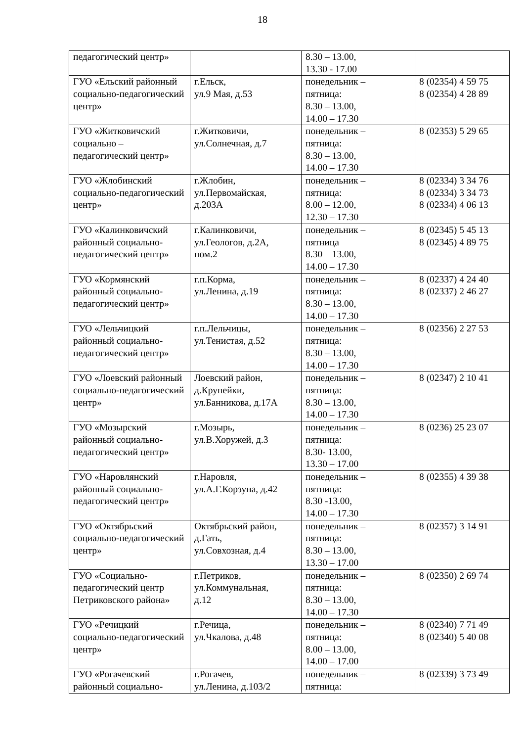18
| педагогический центр» | | 8.30 – 13.00, 13.30 - 17.00 | |
| ГУО «Ельский районный социально-педагогический центр» | г.Ельск, ул.9 Мая, д.53 | понедельник – пятница: 8.30 – 13.00, 14.00 – 17.30 | 8 (02354) 4 59 75 8 (02354) 4 28 89 |
| ГУО «Житковичский социально – педагогический центр» | г.Житковичи, ул.Солнечная, д.7 | понедельник – пятница: 8.30 – 13.00, 14.00 – 17.30 | 8 (02353) 5 29 65 |
| ГУО «Жлобинский социально-педагогический центр» | г.Жлобин, ул.Первомайская, д.203А | понедельник – пятница: 8.00 – 12.00, 12.30 – 17.30 | 8 (02334) 3 34 76 8 (02334) 3 34 73 8 (02334) 4 06 13 |
| ГУО «Калинковичский районный социально-педагогический центр» | г.Калинковичи, ул.Геологов, д.2А, пом.2 | понедельник – пятница 8.30 – 13.00, 14.00 – 17.30 | 8 (02345) 5 45 13 8 (02345) 4 89 75 |
| ГУО «Кормянский районный социально-педагогический центр» | г.п.Корма, ул.Ленина, д.19 | понедельник – пятница: 8.30 – 13.00, 14.00 – 17.30 | 8 (02337) 4 24 40 8 (02337) 2 46 27 |
| ГУО «Лельчицкий районный социально-педагогический центр» | г.п.Лельчицы, ул.Тенистая, д.52 | понедельник – пятница: 8.30 – 13.00, 14.00 – 17.30 | 8 (02356) 2 27 53 |
| ГУО «Лоевский районный социально-педагогический центр» | Лоевский район, д.Крупейки, ул.Банникова, д.17А | понедельник – пятница: 8.30 – 13.00, 14.00 – 17.30 | 8 (02347) 2 10 41 |
| ГУО «Мозырский районный социально-педагогический центр» | г.Мозырь, ул.В.Хоружей, д.3 | понедельник – пятница: 8.30- 13.00, 13.30 – 17.00 | 8 (0236) 25 23 07 |
| ГУО «Наровлянский районный социально-педагогический центр» | г.Наровля, ул.А.Г.Корзуна, д.42 | понедельник – пятница: 8.30 -13.00, 14.00 – 17.30 | 8 (02355) 4 39 38 |
| ГУО «Октябрьский социально-педагогический центр» | Октябрьский район, д.Гать, ул.Совхозная, д.4 | понедельник – пятница: 8.30 – 13.00, 13.30 – 17.00 | 8 (02357) 3 14 91 |
| ГУО «Социально-педагогический центр Петриковского района» | г.Петриков, ул.Коммунальная, д.12 | понедельник – пятница: 8.30 – 13.00, 14.00 – 17.30 | 8 (02350) 2 69 74 |
| ГУО «Речицкий социально-педагогический центр» | г.Речица, ул.Чкалова, д.48 | понедельник – пятница: 8.00 – 13.00, 14.00 – 17.00 | 8 (02340) 7 71 49 8 (02340) 5 40 08 |
| ГУО «Рогачевский районный социально- | г.Рогачев, ул.Ленина, д.103/2 | понедельник – пятница: | 8 (02339) 3 73 49 |